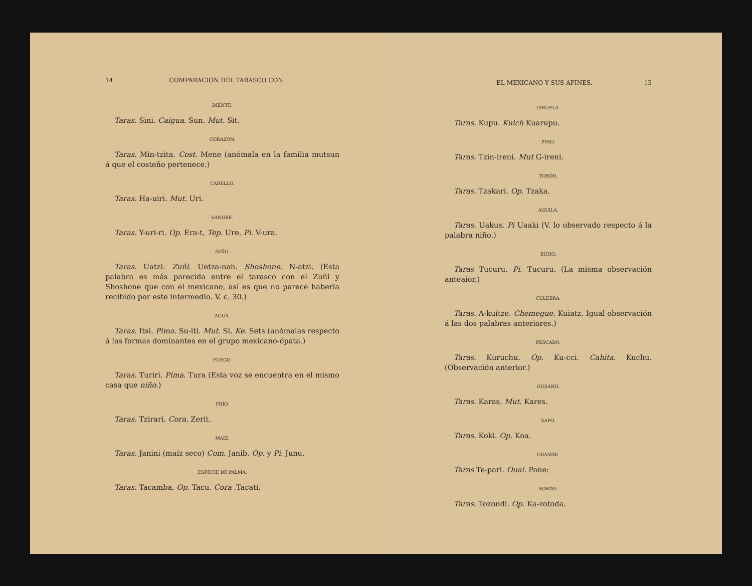14 COMPARACIÓN DEL TARASCO CON
DIENTE.
Taras. Sini. Caigua. Sun. Mut. Sit.
CORAZÓN.
Taras. Min-tzita. Cost. Mene (anómala en la familia mutsun á que el costeño pertenece.)
CABELLO.
Taras. Ha-uiri. Mut. Uri.
SANGRE.
Taras. Y-uri-ri. Op. Era-t, Tep. Ure. Pi. V-ura.
NIÑO.
Taras. Uatzi. Zuñi. Uetza-nah. Shoshone. N-atzi. (Esta palabra es más parecida entre el tarasco con el Zuñi y Shoshone que con el mexicano, así es que no parece haberla recibido por este intermedio. V. c. 30.)
AGUA.
Taras. Itsi. Pima. Su-iti. Mut. Si. Ke. Sets (anómalas respecto á las formas dominantes en el grupo mexicano-ópata.)
FUEGO.
Taras. Turiri. Pima. Tura (Esta voz se encuentra en el mismo casa que niño.)
FRÍO.
Taras. Tzirari. Cora. Zerit.
MAIZ.
Taras. Janini (maíz seco) Com. Janib. Op. y Pi. Junu.
ESPECIE DE PALMA.
Taras. Tacamba. Op. Tacu. Cora .Tacati.
EL MEXICANO Y SUS AFINES. 15
CIRUELA.
Taras. Kupu. Kuich Kuarupu.
PINO.
Taras. Tzin-ireni. Mut G-ireni.
TORDO.
Taras. Tzakari. Op. Tzaka.
AGUILA.
Taras. Uakus. Pi Uaaki (V. lo observado respecto á la palabra niño.)
BUHO.
Taras Tucuru. Pi. Tucuru. (La misma observación anteaior.)
CULEBRA.
Taras. A-kuitze. Chemegue. Kuiatz. Igual observación á las dos palabras anteriores.)
PESCADO.
Taras. Kuruchu. Op. Ku-cci. Cahita. Kuchu. (Observación anterior.)
GUSANO.
Taras. Karas. Mut. Kares.
SAPO.
Taras. Koki. Op. Koa.
GRANDE.
Taras Te-pari. Ouai. Pane:
SORDO.
Taras. Tozondi. Op. Ka-zotoda.